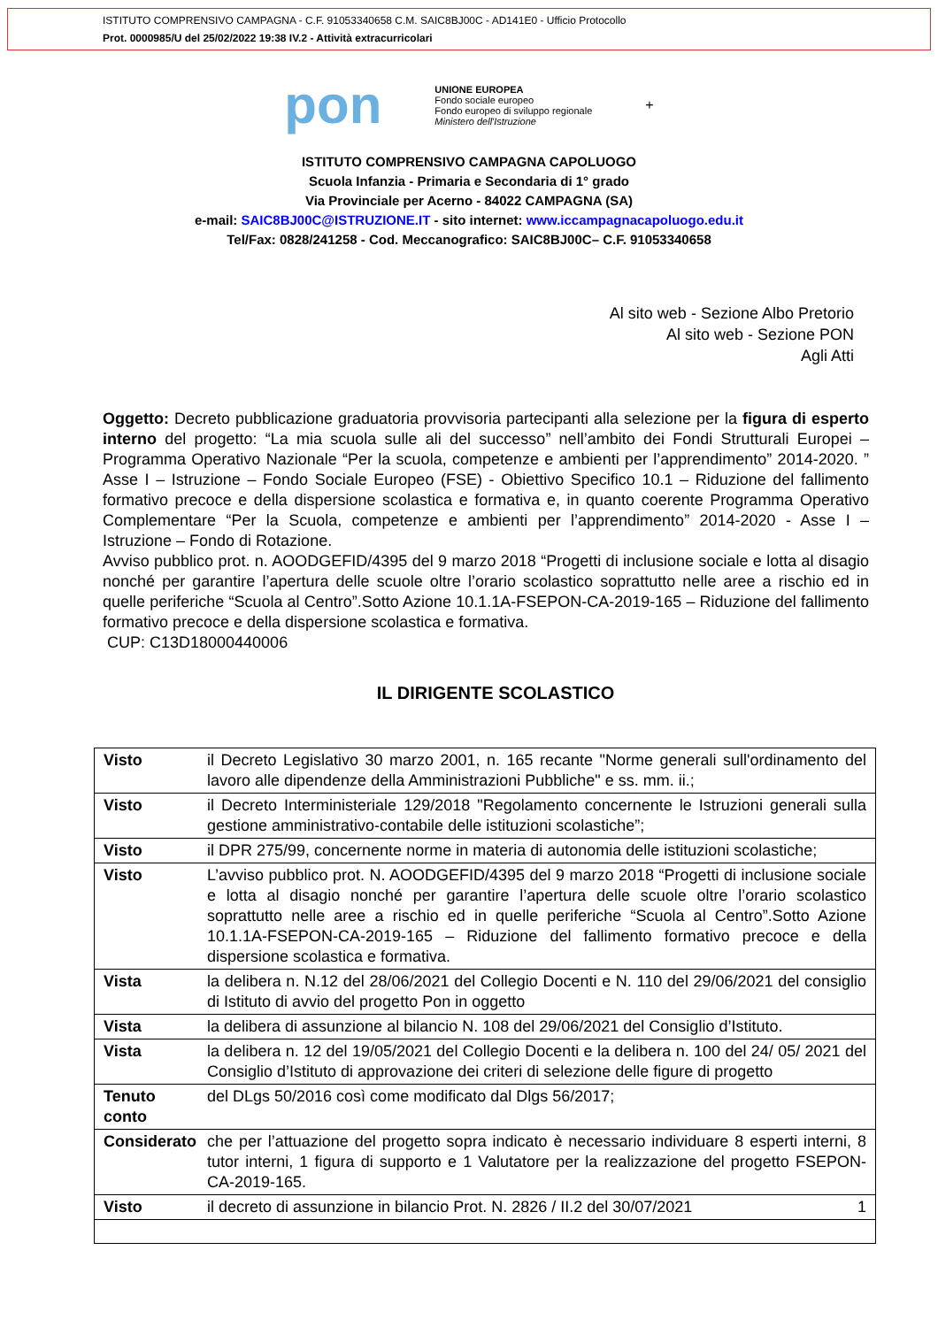ISTITUTO COMPRENSIVO CAMPAGNA - C.F. 91053340658 C.M. SAIC8BJ00C - AD141E0 - Ufficio Protocollo
Prot. 0000985/U del 25/02/2022 19:38 IV.2 - Attività extracurricolari
pon
UNIONE EUROPEA
Fondo sociale europeo
Fondo europeo di sviluppo regionale
Ministero dell'Istruzione
+
ISTITUTO COMPRENSIVO CAMPAGNA CAPOLUOGO
Scuola Infanzia - Primaria e Secondaria di 1° grado
Via Provinciale per Acerno - 84022 CAMPAGNA (SA)
e-mail: SAIC8BJ00C@ISTRUZIONE.IT - sito internet: www.iccampagnacapoluogo.edu.it
Tel/Fax: 0828/241258 - Cod. Meccanografico: SAIC8BJ00C– C.F. 91053340658
Al sito web - Sezione Albo Pretorio
Al sito web - Sezione PON
Agli Atti
Oggetto: Decreto pubblicazione graduatoria provvisoria partecipanti alla selezione per la figura di esperto interno del progetto: “La mia scuola sulle ali del successo” nell’ambito dei Fondi Strutturali Europei – Programma Operativo Nazionale “Per la scuola, competenze e ambienti per l’apprendimento” 2014-2020. ” Asse I – Istruzione – Fondo Sociale Europeo (FSE) - Obiettivo Specifico 10.1 – Riduzione del fallimento formativo precoce e della dispersione scolastica e formativa e, in quanto coerente Programma Operativo Complementare “Per la Scuola, competenze e ambienti per l’apprendimento” 2014-2020 - Asse I – Istruzione – Fondo di Rotazione.
Avviso pubblico prot. n. AOODGEFID/4395 del 9 marzo 2018 “Progetti di inclusione sociale e lotta al disagio nonché per garantire l’apertura delle scuole oltre l’orario scolastico soprattutto nelle aree a rischio ed in quelle periferiche “Scuola al Centro”.Sotto Azione 10.1.1A-FSEPON-CA-2019-165 – Riduzione del fallimento formativo precoce e della dispersione scolastica e formativa.
CUP: C13D18000440006
IL DIRIGENTE SCOLASTICO
| Visto | il Decreto Legislativo 30 marzo 2001, n. 165 recante "Norme generali sull'ordinamento del lavoro alle dipendenze della Amministrazioni Pubbliche" e ss. mm. ii.; |
| Visto | il Decreto Interministeriale 129/2018 "Regolamento concernente le Istruzioni generali sulla gestione amministrativo-contabile delle istituzioni scolastiche”; |
| Visto | il DPR 275/99, concernente norme in materia di autonomia delle istituzioni scolastiche; |
| Visto | L’avviso pubblico prot. N. AOODGEFID/4395 del 9 marzo 2018 “Progetti di inclusione sociale e lotta al disagio nonché per garantire l’apertura delle scuole oltre l’orario scolastico soprattutto nelle aree a rischio ed in quelle periferiche “Scuola al Centro”.Sotto Azione 10.1.1A-FSEPON-CA-2019-165 – Riduzione del fallimento formativo precoce e della dispersione scolastica e formativa. |
| Vista | la delibera n. N.12 del 28/06/2021 del Collegio Docenti e N. 110 del 29/06/2021 del consiglio di Istituto di avvio del progetto Pon in oggetto |
| Vista | la delibera di assunzione al bilancio N. 108 del 29/06/2021 del Consiglio d’Istituto. |
| Vista | la delibera n. 12 del 19/05/2021 del Collegio Docenti e la delibera n. 100 del 24/ 05/ 2021 del Consiglio d’Istituto di approvazione dei criteri di selezione delle figure di progetto |
| Tenuto conto | del DLgs 50/2016 così come modificato dal Dlgs 56/2017; |
| Considerato | che per l’attuazione del progetto sopra indicato è necessario individuare 8 esperti interni, 8 tutor interni, 1 figura di supporto e 1 Valutatore per la realizzazione del progetto FSEPON-CA-2019-165. |
| Visto | il decreto di assunzione in bilancio Prot. N. 2826 / II.2 del 30/07/2021 1 |